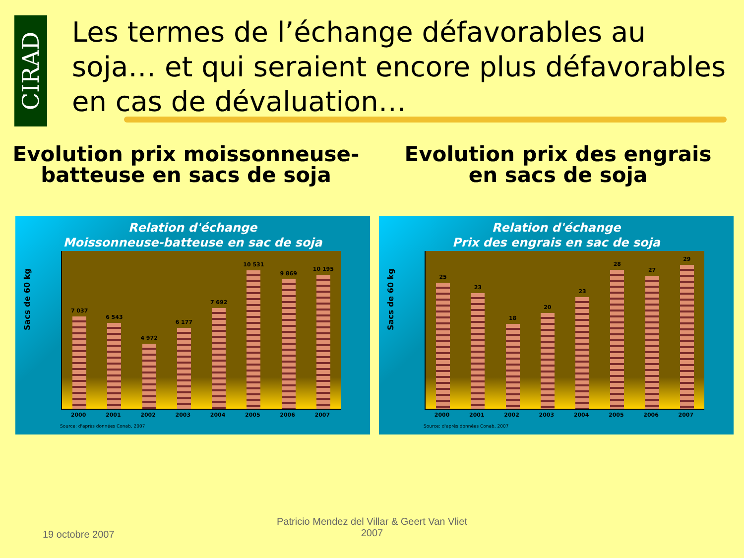CIRAD
Les termes de l’échange défavorables au soja… et qui seraient encore plus défavorables en cas de dévaluation…
Evolution prix moissonneuse-
batteuse en sacs de soja
Evolution prix des engrais
en sacs de soja
Relation d'échange
Moissonneuse-batteuse en sac de soja
Sacs de 60 kg
7 037
6 543
4 972
6 177
7 692
10 531
9 869
10 195
2000 2001 2002 2003 2004 2005 2006 2007
Source: d'après données Conab, 2007
Relation d'échange
Prix des engrais en sac de soja
Sacs de 60 kg
25
23
18
20
23
28
27
29
2000 2001 2002 2003 2004 2005 2006 2007
Source: d'après données Conab, 2007
19 octobre 2007
Patricio Mendez del Villar & Geert Van Vliet
2007